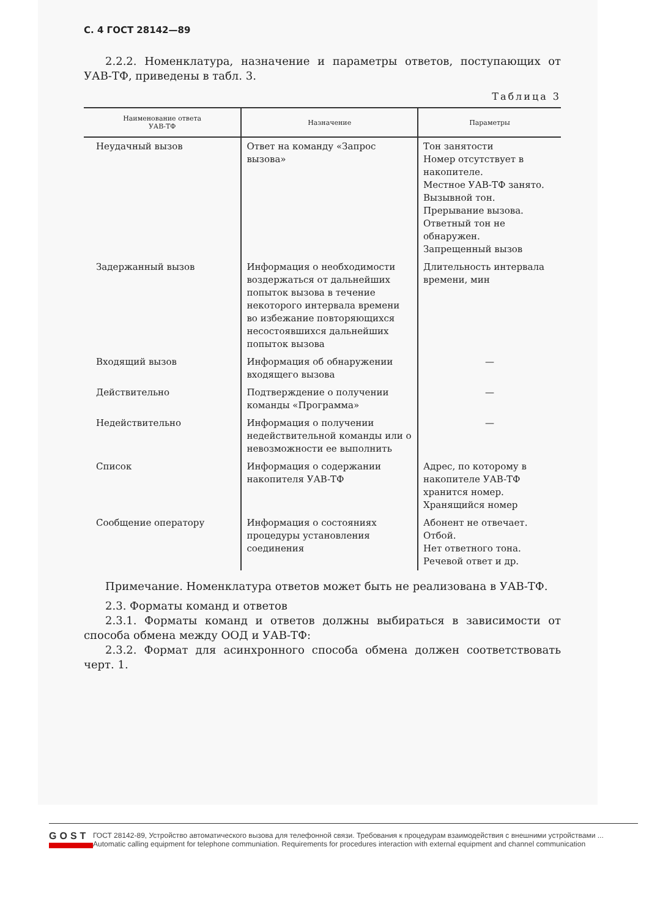С. 4 ГОСТ 28142—89
2.2.2. Номенклатура, назначение и параметры ответов, поступающих от УАВ-ТФ, приведены в табл. 3.
Таблица 3
| Наименование ответа УАВ-ТФ | Назначение | Параметры |
| --- | --- | --- |
| Неудачный вызов | Ответ на команду «Запрос вызова» | Тон занятости Номер отсутствует в накопителе. Местное УАВ-ТФ занято. Вызывной тон. Прерывание вызова. Ответный тон не обнаружен. Запрещенный вызов |
| Задержанный вызов | Информация о необходимости воздержаться от дальнейших попыток вызова в течение некоторого интервала времени во избежание повторяющихся несостоявшихся дальнейших попыток вызова | Длительность интервала времени, мин |
| Входящий вызов | Информация об обнаружении входящего вызова | — |
| Действительно | Подтверждение о получении команды «Программа» | — |
| Недействительно | Информация о получении недействительной команды или о невозможности ее выполнить | — |
| Список | Информация о содержании накопителя УАВ-ТФ | Адрес, по которому в накопителе УАВ-ТФ хранится номер. Хранящийся номер |
| Сообщение оператору | Информация о состояниях процедуры установления соединения | Абонент не отвечает. Отбой. Нет ответного тона. Речевой ответ и др. |
Примечание. Номенклатура ответов может быть не реализована в УАВ-ТФ.
2.3. Форматы команд и ответов
2.3.1. Форматы команд и ответов должны выбираться в зависимости от способа обмена между ООД и УАВ-ТФ:
2.3.2. Формат для асинхронного способа обмена должен соответствовать черт. 1.
GOST
ГОСТ 28142-89, Устройство автоматического вызова для телефонной связи. Требования к процедурам взаимодействия с внешними устройствами ...
Automatic calling equipment for telephone communiation. Requirements for procedures interaction with external equipment and channel communication